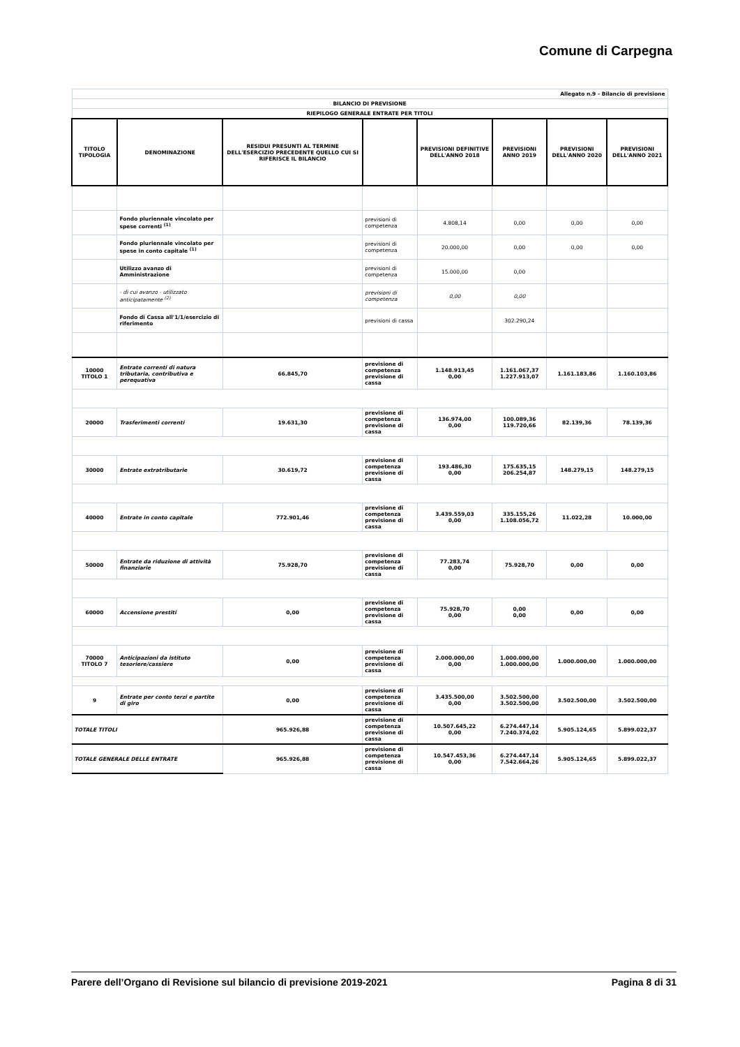Comune di Carpegna
| Allegato n.9 - Bilancio di previsione | | | | | | | |
| BILANCIO DI PREVISIONE | | | | | | | |
| RIEPILOGO GENERALE ENTRATE PER TITOLI | | | | | | | |
| TITOLO TIPOLOGIA | DENOMINAZIONE | RESIDUI PRESUNTI AL TERMINE DELL'ESERCIZIO PRECEDENTE QUELLO CUI SI RIFERISCE IL BILANCIO | | PREVISIONI DEFINITIVE DELL'ANNO 2018 | PREVISIONI ANNO 2019 | PREVISIONI DELL'ANNO 2020 | PREVISIONI DELL'ANNO 2021 |
| | Fondo pluriennale vincolato per spese correnti <sup>(1)</sup> | | previsioni di competenza | 4.808,14 | 0,00 | 0,00 | 0,00 |
| | Fondo pluriennale vincolato per spese in conto capitale <sup>(1)</sup> | | previsioni di competenza | 20.000,00 | 0,00 | 0,00 | 0,00 |
| | Utilizzo avanzo di Amministrazione | | previsioni di competenza | 15.000,00 | 0,00 | | |
| | - di cui avanzo - utilizzato anticipatamente <sup>(2)</sup> | | previsioni di competenza | 0,00 | 0,00 | | |
| | Fondo di Cassa all'1/1/esercizio di riferimento | | previsioni di cassa | | 302.290,24 | | |
| 10000 TITOLO 1 | Entrate correnti di natura tributaria, contributiva e perequativa | 66.845,70 | previsione di competenza previsione di cassa | 1.148.913,45 0,00 | 1.161.067,37 1.227.913,07 | 1.161.183,86 | 1.160.103,86 |
| 20000 | Trasferimenti correnti | 19.631,30 | previsione di competenza previsione di cassa | 136.974,00 0,00 | 100.089,36 119.720,66 | 82.139,36 | 78.139,36 |
| 30000 | Entrate extratributarie | 30.619,72 | previsione di competenza previsione di cassa | 193.486,30 0,00 | 175.635,15 206.254,87 | 148.279,15 | 148.279,15 |
| 40000 | Entrate in conto capitale | 772.901,46 | previsione di competenza previsione di cassa | 3.439.559,03 0,00 | 335.155,26 1.108.056,72 | 11.022,28 | 10.000,00 |
| 50000 | Entrate da riduzione di attività finanziarie | 75.928,70 | previsione di competenza previsione di cassa | 77.283,74 0,00 | 75.928,70 | 0,00 | 0,00 |
| 60000 | Accensione prestiti | 0,00 | previsione di competenza previsione di cassa | 75.928,70 0,00 | 0,00 0,00 | 0,00 | 0,00 |
| 70000 TITOLO 7 | Anticipazioni da istituto tesoriere/cassiere | 0,00 | previsione di competenza previsione di cassa | 2.000.000,00 0,00 | 1.000.000,00 1.000.000,00 | 1.000.000,00 | 1.000.000,00 |
| 9 | Entrate per conto terzi e partite di giro | 0,00 | previsione di competenza previsione di cassa | 3.435.500,00 0,00 | 3.502.500,00 3.502.500,00 | 3.502.500,00 | 3.502.500,00 |
| TOTALE TITOLI | | 965.926,88 | previsione di competenza previsione di cassa | 10.507.645,22 0,00 | 6.274.447,14 7.240.374,02 | 5.905.124,65 | 5.899.022,37 |
| TOTALE GENERALE DELLE ENTRATE | | 965.926,88 | previsione di competenza previsione di cassa | 10.547.453,36 0,00 | 6.274.447,14 7.542.664,26 | 5.905.124,65 | 5.899.022,37 |
Parere dell’Organo di Revisione sul bilancio di previsione 2019-2021 Pagina 8 di 31